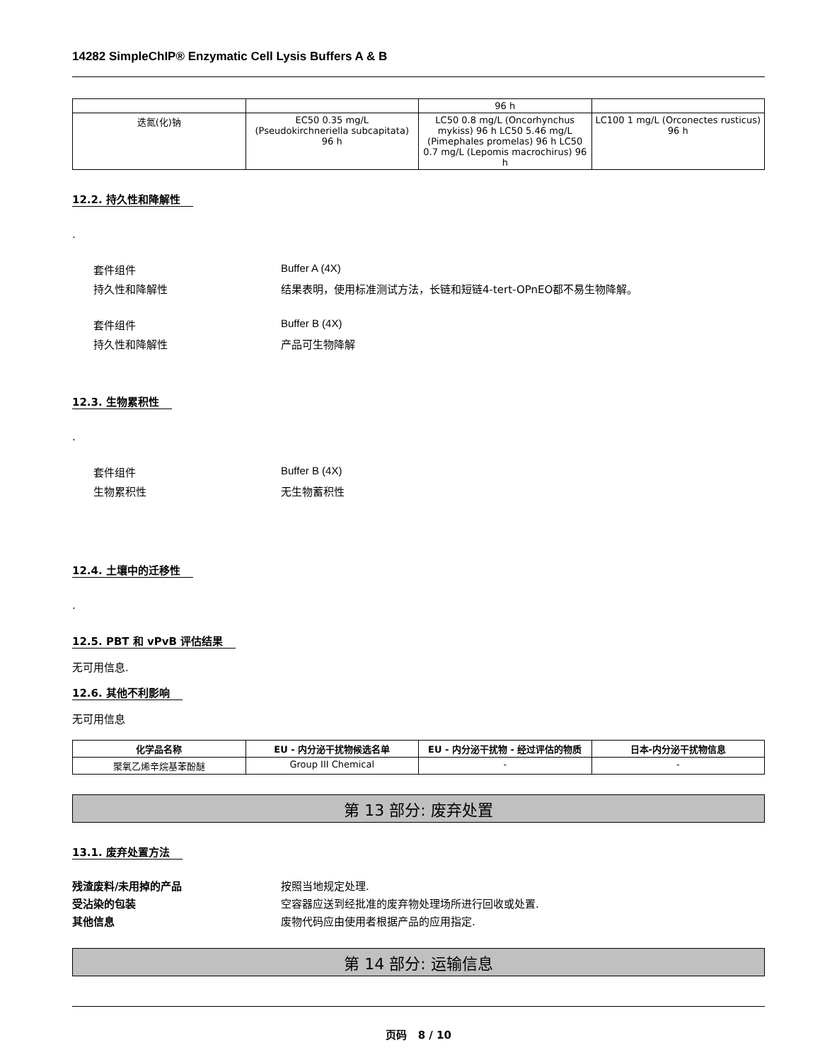14282 SimpleChIP® Enzymatic Cell Lysis Buffers A & B
| | | 96 h | |
| 迭氮(化)钠 | EC50 0.35 mg/L (Pseudokirchneriella subcapitata) 96 h | LC50 0.8 mg/L (Oncorhynchus mykiss) 96 h LC50 5.46 mg/L (Pimephales promelas) 96 h LC50 0.7 mg/L (Lepomis macrochirus) 96 h | LC100 1 mg/L (Orconectes rusticus) 96 h |
12.2. 持久性和降解性
.
套件组件 Buffer A (4X)
持久性和降解性 结果表明，使用标准测试方法，长链和短链4-tert-OPnEO都不易生物降解。
套件组件 Buffer B (4X)
持久性和降解性 产品可生物降解
12.3. 生物累积性
.
套件组件 Buffer B (4X)
生物累积性 无生物蓄积性
12.4. 土壤中的迁移性
.
12.5. PBT 和 vPvB 评估结果
无可用信息.
12.6. 其他不利影响
无可用信息
| 化学品名称 | EU - 内分泌干扰物候选名单 | EU - 内分泌干扰物 - 经过评估的物质 | 日本-内分泌干扰物信息 |
| --- | --- | --- | --- |
| 聚氧乙烯辛烷基苯酚醚 | Group III Chemical | - | - |
第 13 部分: 废弃处置
13.1. 废弃处置方法
残渣废料/未用掉的产品 按照当地规定处理.
受沾染的包装 空容器应送到经批准的废弃物处理场所进行回收或处置.
其他信息 废物代码应由使用者根据产品的应用指定.
第 14 部分: 运输信息
页码 8 / 10